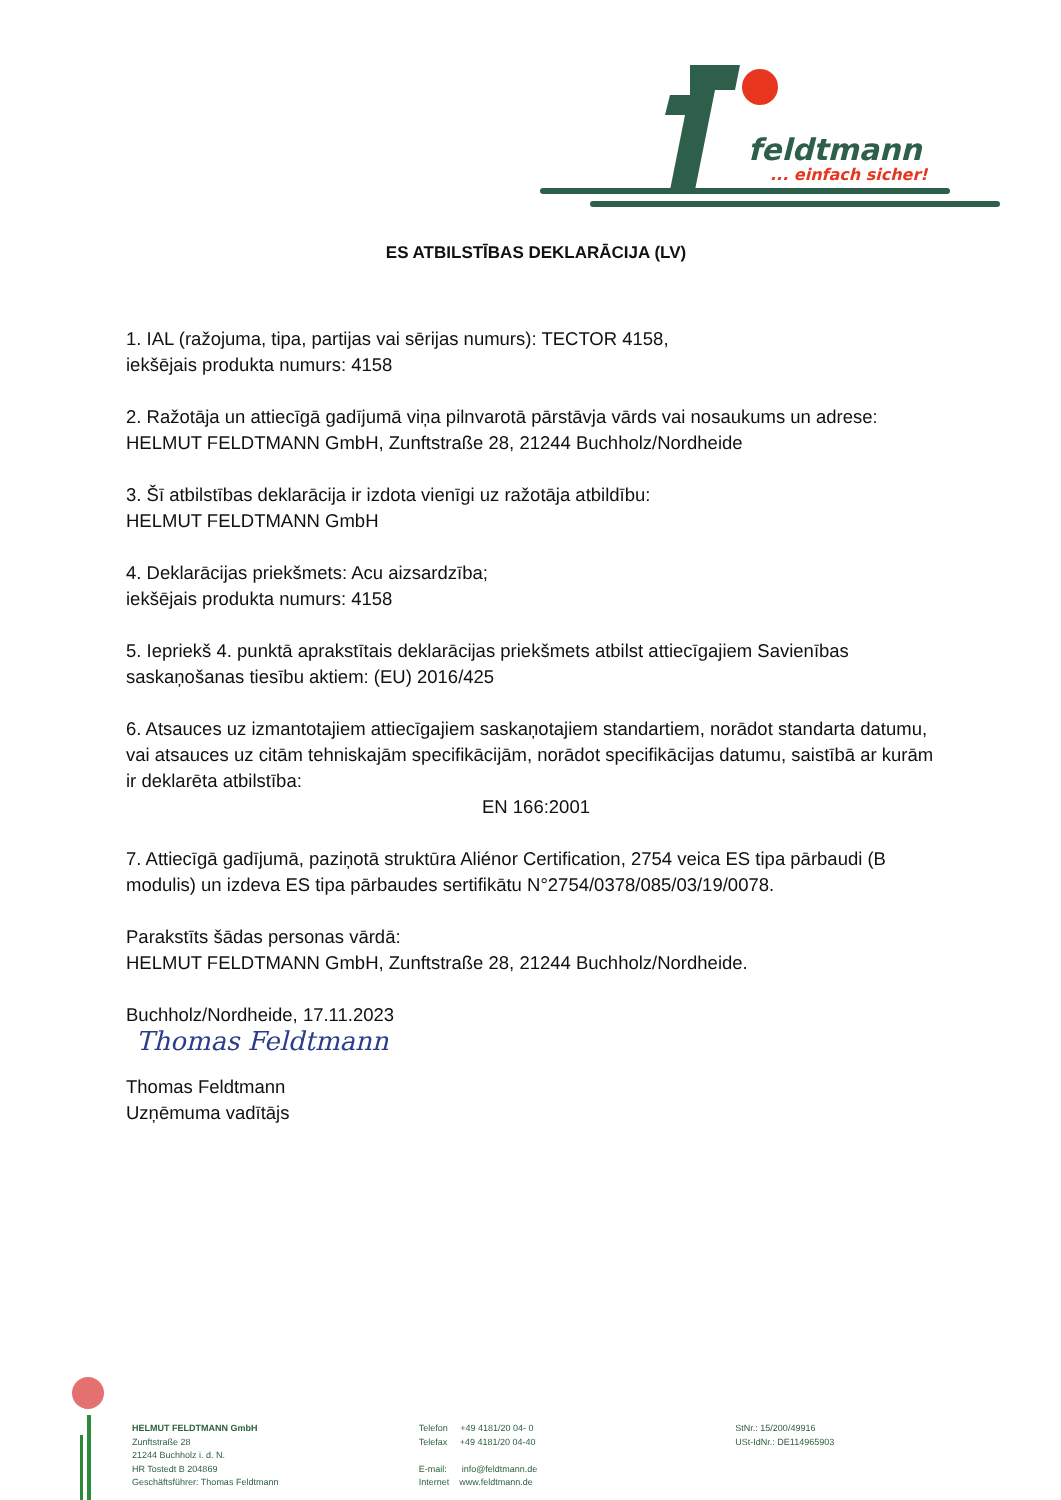feldtmann
... einfach sicher!
ES ATBILSTĪBAS DEKLARĀCIJA (LV)
1. IAL (ražojuma, tipa, partijas vai sērijas numurs): TECTOR 4158,
iekšējais produkta numurs: 4158
2. Ražotāja un attiecīgā gadījumā viņa pilnvarotā pārstāvja vārds vai nosaukums un adrese:
HELMUT FELDTMANN GmbH, Zunftstraße 28, 21244 Buchholz/Nordheide
3. Šī atbilstības deklarācija ir izdota vienīgi uz ražotāja atbildību:
HELMUT FELDTMANN GmbH
4. Deklarācijas priekšmets: Acu aizsardzība;
iekšējais produkta numurs: 4158
5. Iepriekš 4. punktā aprakstītais deklarācijas priekšmets atbilst attiecīgajiem Savienības saskaņošanas tiesību aktiem: (EU) 2016/425
6. Atsauces uz izmantotajiem attiecīgajiem saskaņotajiem standartiem, norādot standarta datumu, vai atsauces uz citām tehniskajām specifikācijām, norādot specifikācijas datumu, saistībā ar kurām ir deklarēta atbilstība:
EN 166:2001
7. Attiecīgā gadījumā, paziņotā struktūra Aliénor Certification, 2754 veica ES tipa pārbaudi (B modulis) un izdeva ES tipa pārbaudes sertifikātu N°2754/0378/085/03/19/0078.
Parakstīts šādas personas vārdā:
HELMUT FELDTMANN GmbH, Zunftstraße 28, 21244 Buchholz/Nordheide.
Buchholz/Nordheide, 17.11.2023
Thomas Feldtmann
Thomas Feldtmann
Uzņēmuma vadītājs
HELMUT FELDTMANN GmbH
Zunftstraße 28
21244 Buchholz i. d. N.
HR Tostedt B 204869
Geschäftsführer: Thomas Feldtmann
Telefon +49 4181/20 04- 0
Telefax +49 4181/20 04-40
E-mail: info@feldtmann.de
Internet www.feldtmann.de
StNr.: 15/200/49916
USt-IdNr.: DE114965903